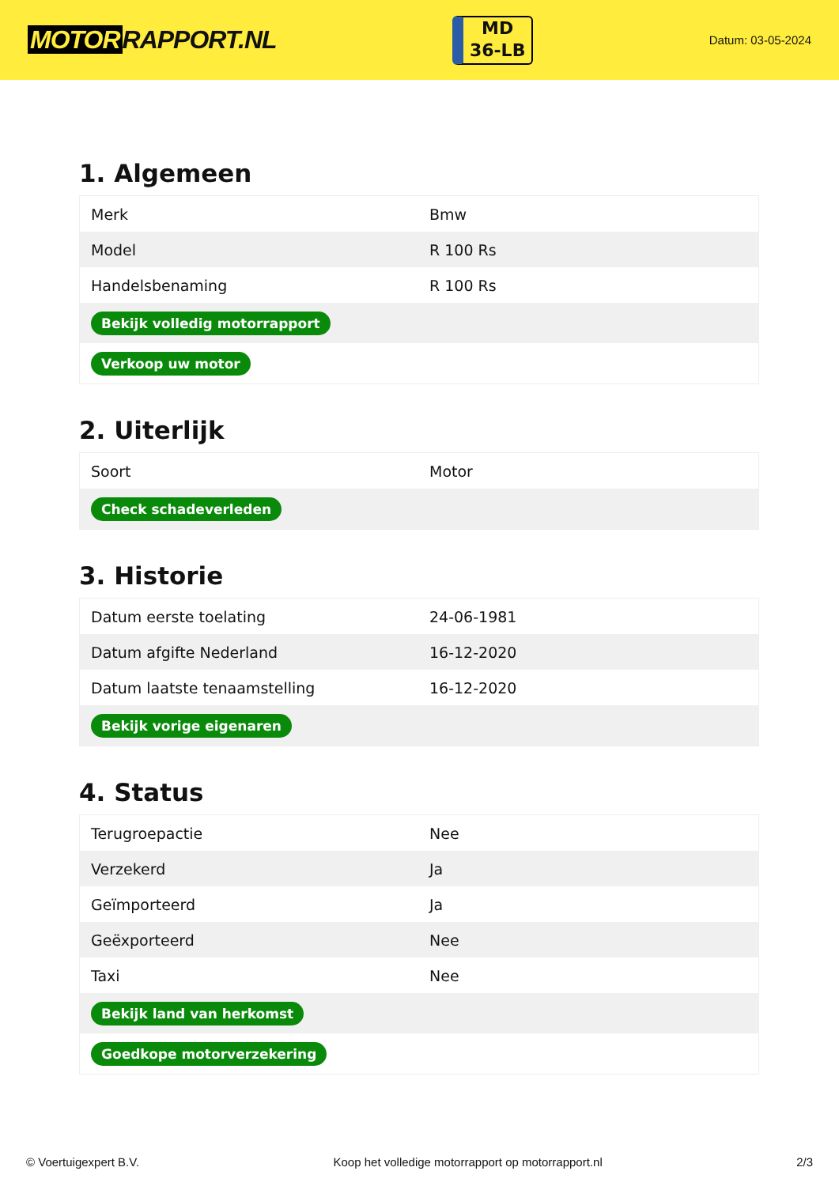MOTOR RAPPORT.NL
MD
36-LB
Datum: 03-05-2024
1. Algemeen
| Merk | Bmw |
| Model | R 100 Rs |
| Handelsbenaming | R 100 Rs |
| Bekijk volledig motorrapport | |
| Verkoop uw motor | |
2. Uiterlijk
| Soort | Motor |
| Check schadeverleden | |
3. Historie
| Datum eerste toelating | 24-06-1981 |
| Datum afgifte Nederland | 16-12-2020 |
| Datum laatste tenaamstelling | 16-12-2020 |
| Bekijk vorige eigenaren | |
4. Status
| Terugroepactie | Nee |
| Verzekerd | Ja |
| Geïmporteerd | Ja |
| Geëxporteerd | Nee |
| Taxi | Nee |
| Bekijk land van herkomst | |
| Goedkope motorverzekering | |
© Voertuigexpert B.V. Koop het volledige motorrapport op motorrapport.nl 2/3